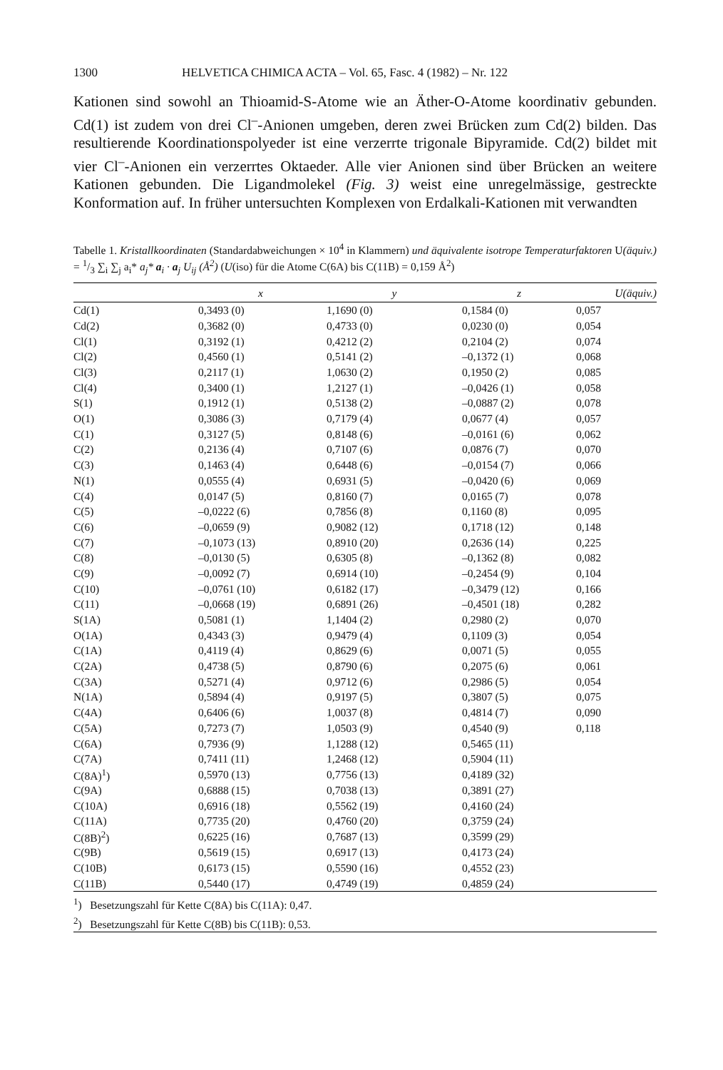1300 HELVETICA CHIMICA ACTA – Vol. 65, Fasc. 4 (1982) – Nr. 122
Kationen sind sowohl an Thioamid-S-Atome wie an Äther-O-Atome koordinativ gebunden. Cd(1) ist zudem von drei Cl<sup>–</sup>-Anionen umgeben, deren zwei Brücken zum Cd(2) bilden. Das resultierende Koordinationspolyeder ist eine verzerrte trigonale Bipyramide. Cd(2) bildet mit vier Cl<sup>–</sup>-Anionen ein verzerrtes Oktaeder. Alle vier Anionen sind über Brücken an weitere Kationen gebunden. Die Ligandmolekel (Fig. 3) weist eine unregelmässige, gestreckte Konformation auf. In früher untersuchten Komplexen von Erdalkali-Kationen mit verwandten
Tabelle 1. Kristallkoordinaten (Standardabweichungen × 10<sup>4</sup> in Klammern) und äquivalente isotrope Temperaturfaktoren U(äquiv.) = 1/3 ∑<sub>i</sub> ∑<sub>j</sub> a<sub>i</sub>* a<sub>j</sub>* a<sub>i</sub> · a<sub>j</sub> U<sub>ij</sub> (Å<sup>2</sup>) (U(iso) für die Atome C(6A) bis C(11B) = 0,159 Å<sup>2</sup>)
| | x | y | z | U (äquiv.) |
| --- | --- | --- | --- | --- |
| Cd(1) | 0,3493 (0) | 1,1690 (0) | 0,1584 (0) | 0,057 |
| Cd(2) | 0,3682 (0) | 0,4733 (0) | 0,0230 (0) | 0,054 |
| Cl(1) | 0,3192 (1) | 0,4212 (2) | 0,2104 (2) | 0,074 |
| Cl(2) | 0,4560 (1) | 0,5141 (2) | –0,1372 (1) | 0,068 |
| Cl(3) | 0,2117 (1) | 1,0630 (2) | 0,1950 (2) | 0,085 |
| Cl(4) | 0,3400 (1) | 1,2127 (1) | –0,0426 (1) | 0,058 |
| S(1) | 0,1912 (1) | 0,5138 (2) | –0,0887 (2) | 0,078 |
| O(1) | 0,3086 (3) | 0,7179 (4) | 0,0677 (4) | 0,057 |
| C(1) | 0,3127 (5) | 0,8148 (6) | –0,0161 (6) | 0,062 |
| C(2) | 0,2136 (4) | 0,7107 (6) | 0,0876 (7) | 0,070 |
| C(3) | 0,1463 (4) | 0,6448 (6) | –0,0154 (7) | 0,066 |
| N(1) | 0,0555 (4) | 0,6931 (5) | –0,0420 (6) | 0,069 |
| C(4) | 0,0147 (5) | 0,8160 (7) | 0,0165 (7) | 0,078 |
| C(5) | –0,0222 (6) | 0,7856 (8) | 0,1160 (8) | 0,095 |
| C(6) | –0,0659 (9) | 0,9082 (12) | 0,1718 (12) | 0,148 |
| C(7) | –0,1073 (13) | 0,8910 (20) | 0,2636 (14) | 0,225 |
| C(8) | –0,0130 (5) | 0,6305 (8) | –0,1362 (8) | 0,082 |
| C(9) | –0,0092 (7) | 0,6914 (10) | –0,2454 (9) | 0,104 |
| C(10) | –0,0761 (10) | 0,6182 (17) | –0,3479 (12) | 0,166 |
| C(11) | –0,0668 (19) | 0,6891 (26) | –0,4501 (18) | 0,282 |
| S(1A) | 0,5081 (1) | 1,1404 (2) | 0,2980 (2) | 0,070 |
| O(1A) | 0,4343 (3) | 0,9479 (4) | 0,1109 (3) | 0,054 |
| C(1A) | 0,4119 (4) | 0,8629 (6) | 0,0071 (5) | 0,055 |
| C(2A) | 0,4738 (5) | 0,8790 (6) | 0,2075 (6) | 0,061 |
| C(3A) | 0,5271 (4) | 0,9712 (6) | 0,2986 (5) | 0,054 |
| N(1A) | 0,5894 (4) | 0,9197 (5) | 0,3807 (5) | 0,075 |
| C(4A) | 0,6406 (6) | 1,0037 (8) | 0,4814 (7) | 0,090 |
| C(5A) | 0,7273 (7) | 1,0503 (9) | 0,4540 (9) | 0,118 |
| C(6A) | 0,7936 (9) | 1,1288 (12) | 0,5465 (11) | |
| C(7A) | 0,7411 (11) | 1,2468 (12) | 0,5904 (11) | |
| C(8A)<sup>1</sup>) | 0,5970 (13) | 0,7756 (13) | 0,4189 (32) | |
| C(9A) | 0,6888 (15) | 0,7038 (13) | 0,3891 (27) | |
| C(10A) | 0,6916 (18) | 0,5562 (19) | 0,4160 (24) | |
| C(11A) | 0,7735 (20) | 0,4760 (20) | 0,3759 (24) | |
| C(8B)<sup>2</sup>) | 0,6225 (16) | 0,7687 (13) | 0,3599 (29) | |
| C(9B) | 0,5619 (15) | 0,6917 (13) | 0,4173 (24) | |
| C(10B) | 0,6173 (15) | 0,5590 (16) | 0,4552 (23) | |
| C(11B) | 0,5440 (17) | 0,4749 (19) | 0,4859 (24) | |
<sup>1</sup>) Besetzungszahl für Kette C(8A) bis C(11A): 0,47.
<sup>2</sup>) Besetzungszahl für Kette C(8B) bis C(11B): 0,53.